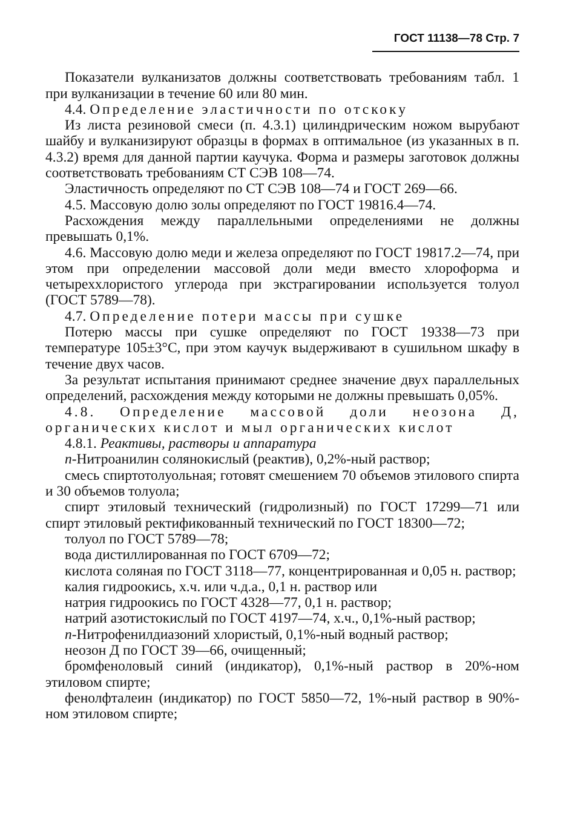ГОСТ 11138—78 Стр. 7
Показатели вулканизатов должны соответствовать требованиям табл. 1 при вулканизации в течение 60 или 80 мин.
4.4. Определение эластичности по отскоку
Из листа резиновой смеси (п. 4.3.1) цилиндрическим ножом вырубают шайбу и вулканизируют образцы в формах в оптимальное (из указанных в п. 4.3.2) время для данной партии каучука. Форма и размеры заготовок должны соответствовать требованиям СТ СЭВ 108—74.
Эластичность определяют по СТ СЭВ 108—74 и ГОСТ 269—66.
4.5. Массовую долю золы определяют по ГОСТ 19816.4—74.
Расхождения между параллельными определениями не должны превышать 0,1%.
4.6. Массовую долю меди и железа определяют по ГОСТ 19817.2—74, при этом при определении массовой доли меди вместо хлороформа и четыреххлористого углерода при экстрагировании используется толуол (ГОСТ 5789—78).
4.7. Определение потери массы при сушке
Потерю массы при сушке определяют по ГОСТ 19338—73 при температуре 105±3°С, при этом каучук выдерживают в сушильном шкафу в течение двух часов.
За результат испытания принимают среднее значение двух параллельных определений, расхождения между которыми не должны превышать 0,05%.
4.8. Определение массовой доли неозона Д, органических кислот и мыл органических кислот
4.8.1. Реактивы, растворы и аппаратура
n-Нитроанилин солянокислый (реактив), 0,2%-ный раствор;
смесь спиртотолуольная; готовят смешением 70 объемов этилового спирта и 30 объемов толуола;
спирт этиловый технический (гидролизный) по ГОСТ 17299—71 или спирт этиловый ректификованный технический по ГОСТ 18300—72;
толуол по ГОСТ 5789—78;
вода дистиллированная по ГОСТ 6709—72;
кислота соляная по ГОСТ 3118—77, концентрированная и 0,05 н. раствор;
калия гидроокись, х.ч. или ч.д.а., 0,1 н. раствор или
натрия гидроокись по ГОСТ 4328—77, 0,1 н. раствор;
натрий азотистокислый по ГОСТ 4197—74, х.ч., 0,1%-ный раствор;
n-Нитрофенилдиазоний хлористый, 0,1%-ный водный раствор;
неозон Д по ГОСТ 39—66, очищенный;
бромфеноловый синий (индикатор), 0,1%-ный раствор в 20%-ном этиловом спирте;
фенолфталеин (индикатор) по ГОСТ 5850—72, 1%-ный раствор в 90%-ном этиловом спирте;